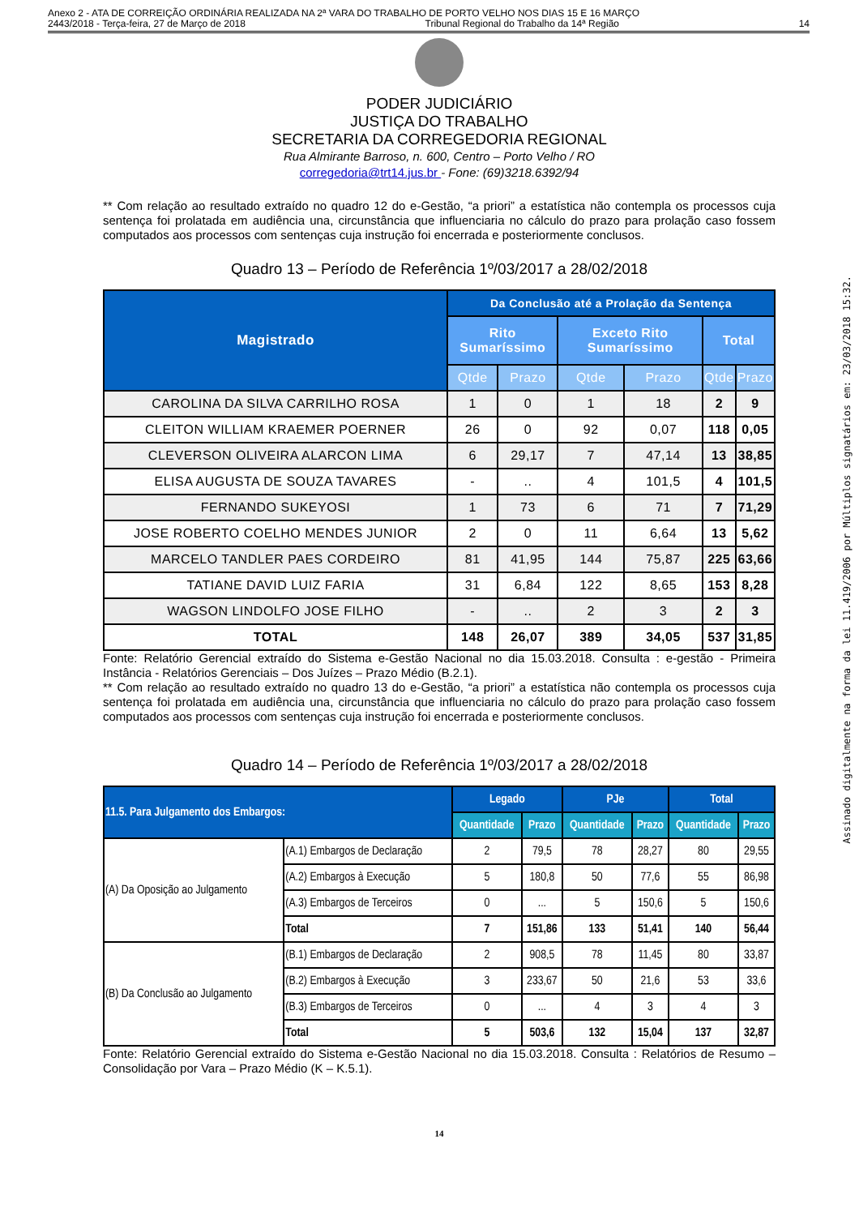Anexo 2 - ATA DE CORREIÇÃO ORDINÁRIA REALIZADA NA 2ª VARA DO TRABALHO DE PORTO VELHO NOS DIAS 15 E 16 MARÇO
2443/2018 - Terça-feira, 27 de Março de 2018 Tribunal Regional do Trabalho da 14ª Região 14
PODER JUDICIÁRIO
JUSTIÇA DO TRABALHO
SECRETARIA DA CORREGEDORIA REGIONAL
Rua Almirante Barroso, n. 600, Centro – Porto Velho / RO
corregedoria@trt14.jus.br - Fone: (69)3218.6392/94
** Com relação ao resultado extraído no quadro 12 do e-Gestão, “a priori” a estatística não contempla os processos cuja sentença foi prolatada em audiência una, circunstância que influenciaria no cálculo do prazo para prolação caso fossem computados aos processos com sentenças cuja instrução foi encerrada e posteriormente conclusos.
Quadro 13 – Período de Referência 1º/03/2017 a 28/02/2018
| Magistrado | Da Conclusão até a Prolação da Sentença | | | | | |
| | Rito Sumaríssimo | | Exceto Rito Sumaríssimo | | Total | |
| | Qtde | Prazo | Qtde | Prazo | Qtde | Prazo |
| CAROLINA DA SILVA CARRILHO ROSA | 1 | 0 | 1 | 18 | 2 | 9 |
| CLEITON WILLIAM KRAEMER POERNER | 26 | 0 | 92 | 0,07 | 118 | 0,05 |
| CLEVERSON OLIVEIRA ALARCON LIMA | 6 | 29,17 | 7 | 47,14 | 13 | 38,85 |
| ELISA AUGUSTA DE SOUZA TAVARES | - | .. | 4 | 101,5 | 4 | 101,5 |
| FERNANDO SUKEYOSI | 1 | 73 | 6 | 71 | 7 | 71,29 |
| JOSE ROBERTO COELHO MENDES JUNIOR | 2 | 0 | 11 | 6,64 | 13 | 5,62 |
| MARCELO TANDLER PAES CORDEIRO | 81 | 41,95 | 144 | 75,87 | 225 | 63,66 |
| TATIANE DAVID LUIZ FARIA | 31 | 6,84 | 122 | 8,65 | 153 | 8,28 |
| WAGSON LINDOLFO JOSE FILHO | - | .. | 2 | 3 | 2 | 3 |
| TOTAL | 148 | 26,07 | 389 | 34,05 | 537 | 31,85 |
Fonte: Relatório Gerencial extraído do Sistema e-Gestão Nacional no dia 15.03.2018. Consulta : e-gestão - Primeira Instância - Relatórios Gerenciais – Dos Juízes – Prazo Médio (B.2.1).
** Com relação ao resultado extraído no quadro 13 do e-Gestão, “a priori” a estatística não contempla os processos cuja sentença foi prolatada em audiência una, circunstância que influenciaria no cálculo do prazo para prolação caso fossem computados aos processos com sentenças cuja instrução foi encerrada e posteriormente conclusos.
Quadro 14 – Período de Referência 1º/03/2017 a 28/02/2018
| 11.5. Para Julgamento dos Embargos: | | Legado | | PJe | | Total | |
| --- | --- | --- | --- | --- | --- | --- | --- |
| | | Quantidade | Prazo | Quantidade | Prazo | Quantidade | Prazo |
| (A) Da Oposição ao Julgamento | (A.1) Embargos de Declaração | 2 | 79,5 | 78 | 28,27 | 80 | 29,55 |
| | (A.2) Embargos à Execução | 5 | 180,8 | 50 | 77,6 | 55 | 86,98 |
| | (A.3) Embargos de Terceiros | 0 | ... | 5 | 150,6 | 5 | 150,6 |
| | Total | 7 | 151,86 | 133 | 51,41 | 140 | 56,44 |
| (B) Da Conclusão ao Julgamento | (B.1) Embargos de Declaração | 2 | 908,5 | 78 | 11,45 | 80 | 33,87 |
| | (B.2) Embargos à Execução | 3 | 233,67 | 50 | 21,6 | 53 | 33,6 |
| | (B.3) Embargos de Terceiros | 0 | ... | 4 | 3 | 4 | 3 |
| | Total | 5 | 503,6 | 132 | 15,04 | 137 | 32,87 |
Fonte: Relatório Gerencial extraído do Sistema e-Gestão Nacional no dia 15.03.2018. Consulta : Relatórios de Resumo – Consolidação por Vara – Prazo Médio (K – K.5.1).
14
Assinado digitalmente na forma da lei 11.419/2006 por Múltiplos signatários em: 23/03/2018 15:32.